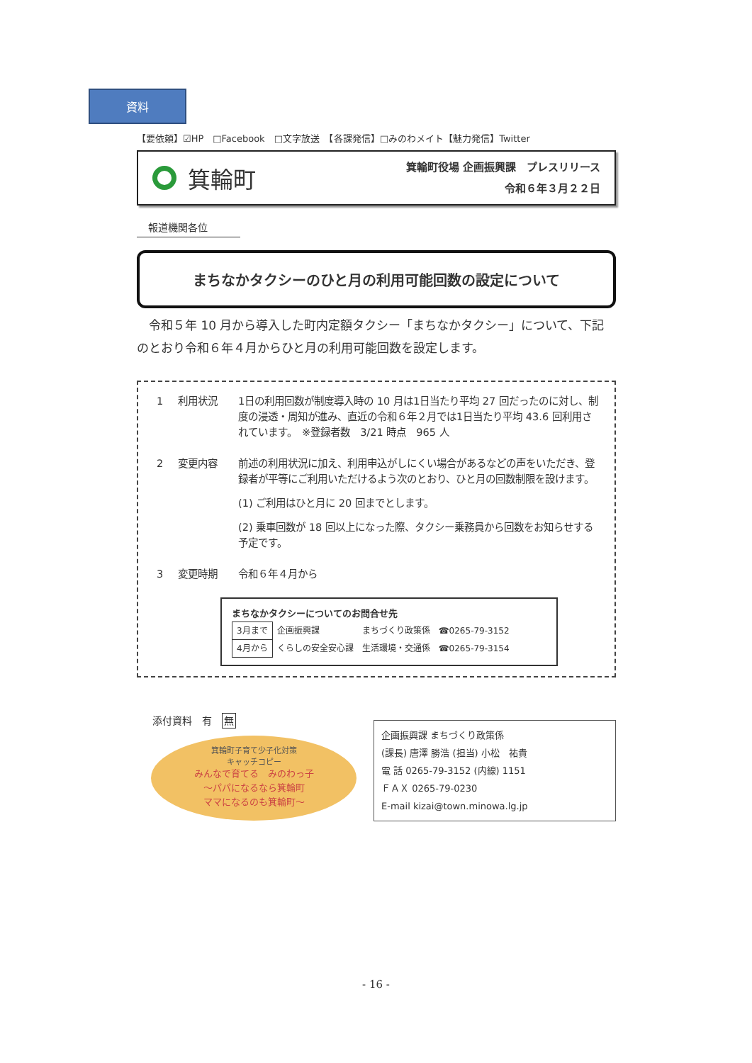資料
【要依頼】☑HP　□Facebook　□文字放送　【各課発信】□みのわメイト【魅力発信】Twitter
箕輪町
箕輪町役場 企画振興課　プレスリリース
令和６年３月２２日
報道機関各位
まちなかタクシーのひと月の利用可能回数の設定について
令和５年 10 月から導入した町内定額タクシー「まちなかタクシー」について、下記のとおり令和６年４月からひと月の利用可能回数を設定します。
1 利用状況 1日の利用回数が制度導入時の 10 月は1日当たり平均 27 回だったのに対し、制度の浸透・周知が進み、直近の令和６年２月では1日当たり平均 43.6 回利用されています。　※登録者数　3/21 時点　965 人
2 変更内容 前述の利用状況に加え、利用申込がしにくい場合があるなどの声をいただき、登録者が平等にご利用いただけるよう次のとおり、ひと月の回数制限を設けます。
(1) ご利用はひと月に 20 回までとします。
(2) 乗車回数が 18 回以上になった際、タクシー乗務員から回数をお知らせする予定です。
3 変更時期 令和６年４月から
まちなかタクシーについてのお問合せ先
| 3月まで | 企画振興課 | まちづくり政策係 | ☎0265-79-3152 |
| 4月から | くらしの安全安心課 | 生活環境・交通係 | ☎0265-79-3154 |
添付資料　有　無
箕輪町子育て少子化対策
キャッチコピー
みんなで育てる　みのわっ子
～パパになるなら箕輪町
ママになるのも箕輪町～
企画振興課 まちづくり政策係
(課長) 唐澤 勝浩 (担当) 小松　祐貴
電 話 0265-79-3152 (内線) 1151
ＦＡＸ 0265-79-0230
E-mail kizai@town.minowa.lg.jp
- 16 -